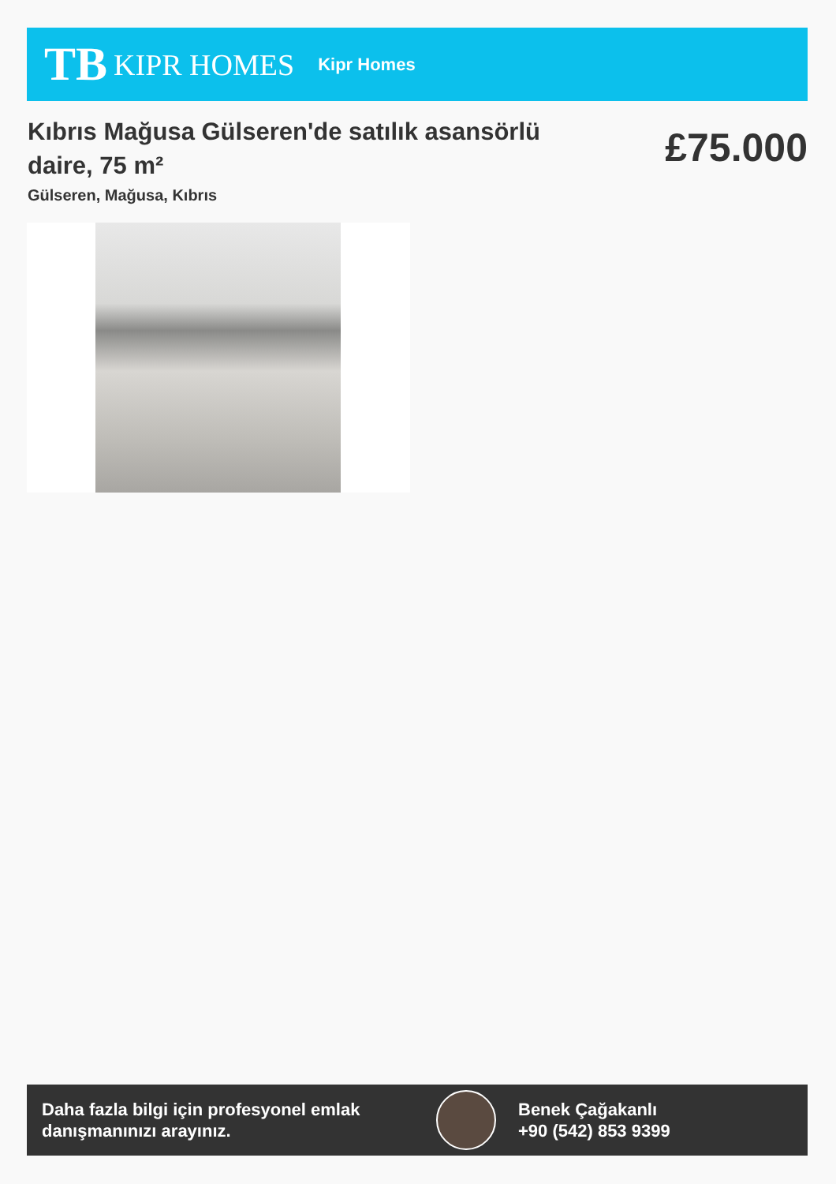TB KIPR HOMES
Kipr Homes
Kıbrıs Mağusa Gülseren'de satılık asansörlü daire, 75 m²
£75.000
Gülseren, Mağusa, Kıbrıs
Daha fazla bilgi için profesyonel emlak danışmanınızı arayınız.
Benek Çağakanlı
+90 (542) 853 9399